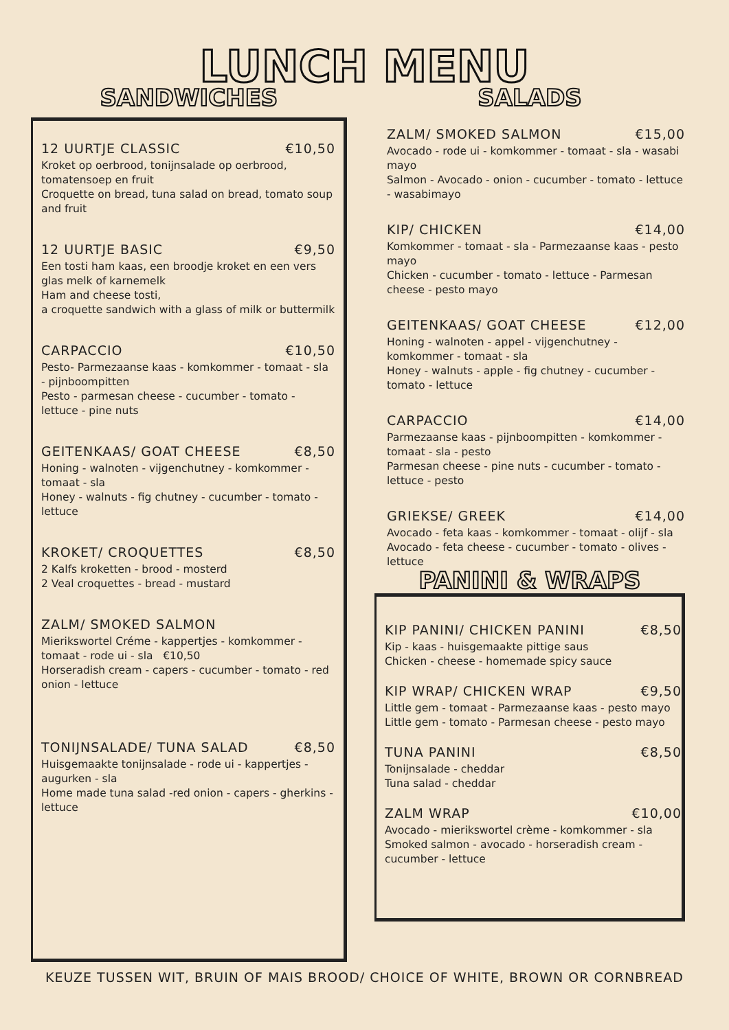LUNCH MENU
SANDWICHES
12 UURTJE CLASSIC €10,50
Kroket op oerbrood, tonijnsalade op oerbrood, tomatensoep en fruit
Croquette on bread, tuna salad on bread, tomato soup and fruit
12 UURTJE BASIC €9,50
Een tosti ham kaas, een broodje kroket en een vers glas melk of karnemelk
Ham and cheese tosti,
a croquette sandwich with a glass of milk or buttermilk
CARPACCIO €10,50
Pesto- Parmezaanse kaas - komkommer - tomaat - sla - pijnboompitten
Pesto - parmesan cheese - cucumber - tomato - lettuce - pine nuts
GEITENKAAS/ GOAT CHEESE €8,50
Honing - walnoten - vijgenchutney - komkommer - tomaat - sla
Honey - walnuts - fig chutney - cucumber - tomato - lettuce
KROKET/ CROQUETTES €8,50
2 Kalfs kroketten - brood - mosterd
2 Veal croquettes - bread - mustard
ZALM/ SMOKED SALMON
Mierikswortel Créme - kappertjes - komkommer - tomaat - rode ui - sla €10,50
Horseradish cream - capers - cucumber - tomato - red onion - lettuce
TONIJNSALADE/ TUNA SALAD €8,50
Huisgemaakte tonijnsalade - rode ui - kappertjes - augurken - sla
Home made tuna salad -red onion - capers - gherkins - lettuce
SALADS
ZALM/ SMOKED SALMON €15,00
Avocado - rode ui - komkommer - tomaat - sla - wasabi mayo
Salmon - Avocado - onion - cucumber - tomato - lettuce - wasabimayo
KIP/ CHICKEN €14,00
Komkommer - tomaat - sla - Parmezaanse kaas - pesto mayo
Chicken - cucumber - tomato - lettuce - Parmesan cheese - pesto mayo
GEITENKAAS/ GOAT CHEESE €12,00
Honing - walnoten - appel - vijgenchutney - komkommer - tomaat - sla
Honey - walnuts - apple - fig chutney - cucumber - tomato - lettuce
CARPACCIO €14,00
Parmezaanse kaas - pijnboompitten - komkommer - tomaat - sla - pesto
Parmesan cheese - pine nuts - cucumber - tomato - lettuce - pesto
GRIEKSE/ GREEK €14,00
Avocado - feta kaas - komkommer - tomaat - olijf - sla
Avocado - feta cheese - cucumber - tomato - olives - lettuce
PANINI & WRAPS
KIP PANINI/ CHICKEN PANINI €8,50
Kip - kaas - huisgemaakte pittige saus
Chicken - cheese - homemade spicy sauce
KIP WRAP/ CHICKEN WRAP €9,50
Little gem - tomaat - Parmezaanse kaas - pesto mayo
Little gem - tomato - Parmesan cheese - pesto mayo
TUNA PANINI €8,50
Tonijnsalade - cheddar
Tuna salad - cheddar
ZALM WRAP €10,00
Avocado - mierikswortel crème - komkommer - sla
Smoked salmon - avocado - horseradish cream - cucumber - lettuce
KEUZE TUSSEN WIT, BRUIN OF MAIS BROOD/ CHOICE OF WHITE, BROWN OR CORNBREAD